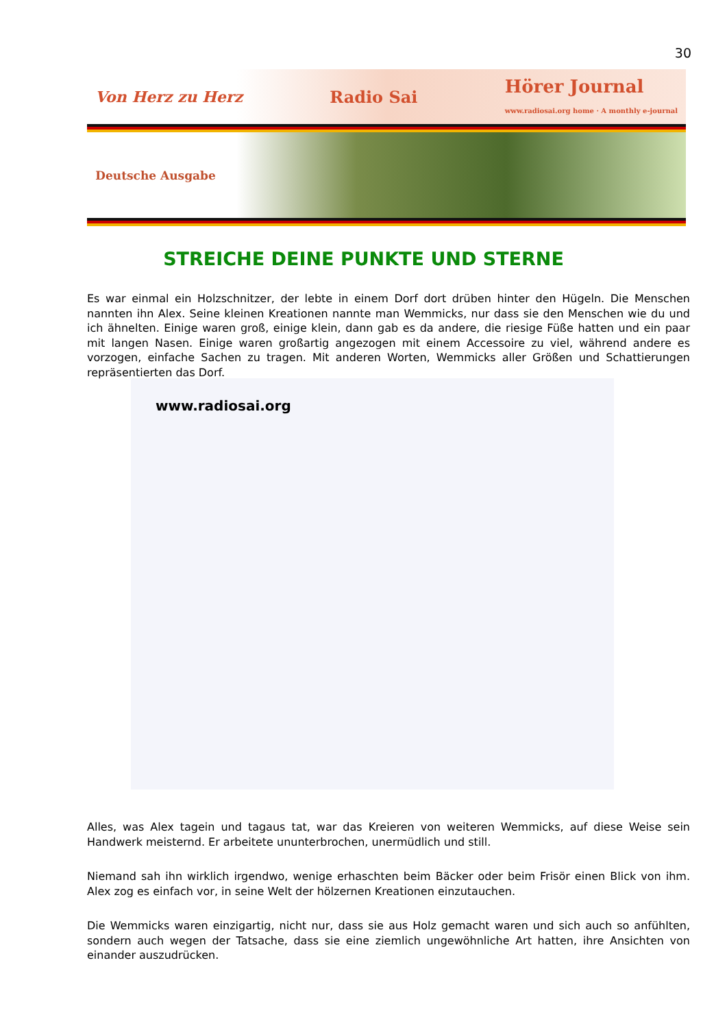30
Von Herz zu Herz Radio Sai Hörer Journal
www.radiosai.org home · A monthly e-journal
Deutsche Ausgabe
STREICHE DEINE PUNKTE UND STERNE
Es war einmal ein Holzschnitzer, der lebte in einem Dorf dort drüben hinter den Hügeln. Die Menschen nannten ihn Alex. Seine kleinen Kreationen nannte man Wemmicks, nur dass sie den Menschen wie du und ich ähnelten. Einige waren groß, einige klein, dann gab es da andere, die riesige Füße hatten und ein paar mit langen Nasen. Einige waren großartig angezogen mit einem Accessoire zu viel, während andere es vorzogen, einfache Sachen zu tragen. Mit anderen Worten, Wemmicks aller Größen und Schattierungen repräsentierten das Dorf.
www.radiosai.org
Alles, was Alex tagein und tagaus tat, war das Kreieren von weiteren Wemmicks, auf diese Weise sein Handwerk meisternd. Er arbeitete ununterbrochen, unermüdlich und still.
Niemand sah ihn wirklich irgendwo, wenige erhaschten beim Bäcker oder beim Frisör einen Blick von ihm. Alex zog es einfach vor, in seine Welt der hölzernen Kreationen einzutauchen.
Die Wemmicks waren einzigartig, nicht nur, dass sie aus Holz gemacht waren und sich auch so anfühlten, sondern auch wegen der Tatsache, dass sie eine ziemlich ungewöhnliche Art hatten, ihre Ansichten von einander auszudrücken.